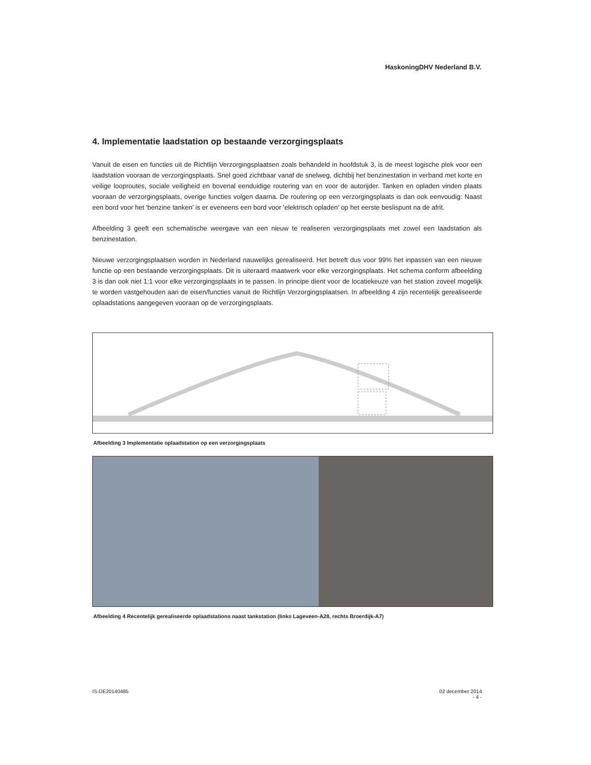HaskoningDHV Nederland B.V.
4. Implementatie laadstation op bestaande verzorgingsplaats
Vanuit de eisen en functies uit de Richtlijn Verzorgingsplaatsen zoals behandeld in hoofdstuk 3, is de meest logische plek voor een laadstation vooraan de verzorgingsplaats. Snel goed zichtbaar vanaf de snelweg, dichtbij het benzinestation in verband met korte en veilige looproutes, sociale veiligheid en bovenal eenduidige routering van en voor de autorijder. Tanken en opladen vinden plaats vooraan de verzorgingsplaats, overige functies volgen daarna. De routering op een verzorgingsplaats is dan ook eenvoudig: Naast een bord voor het 'benzine tanken' is er eveneens een bord voor 'elektrisch opladen' op het eerste beslispunt na de afrit.
Afbeelding 3 geeft een schematische weergave van een nieuw te realiseren verzorgingsplaats met zowel een laadstation als benzinestation.
Nieuwe verzorgingsplaatsen worden in Nederland nauwelijks gerealiseerd. Het betreft dus voor 99% het inpassen van een nieuwe functie op een bestaande verzorgingsplaats. Dit is uiteraard maatwerk voor elke verzorgingsplaats. Het schema conform afbeelding 3 is dan ook niet 1:1 voor elke verzorgingsplaats in te passen. In principe dient voor de locatiekeuze van het station zoveel mogelijk te worden vastgehouden aan de eisen/functies vanuit de Richtlijn Verzorgingsplaatsen. In afbeelding 4 zijn recentelijk gerealiseerde oplaadstations aangegeven vooraan op de verzorgingsplaats.
Afbeelding 3 Implementatie oplaadstation op een verzorgingsplaats
Afbeelding 4 Recentelijk gerealiseerde oplaadstations naast tankstation (links Lageveen-A28, rechts Broerdijk-A7)
IS-DE20140485 02 december 2014
- 4 -